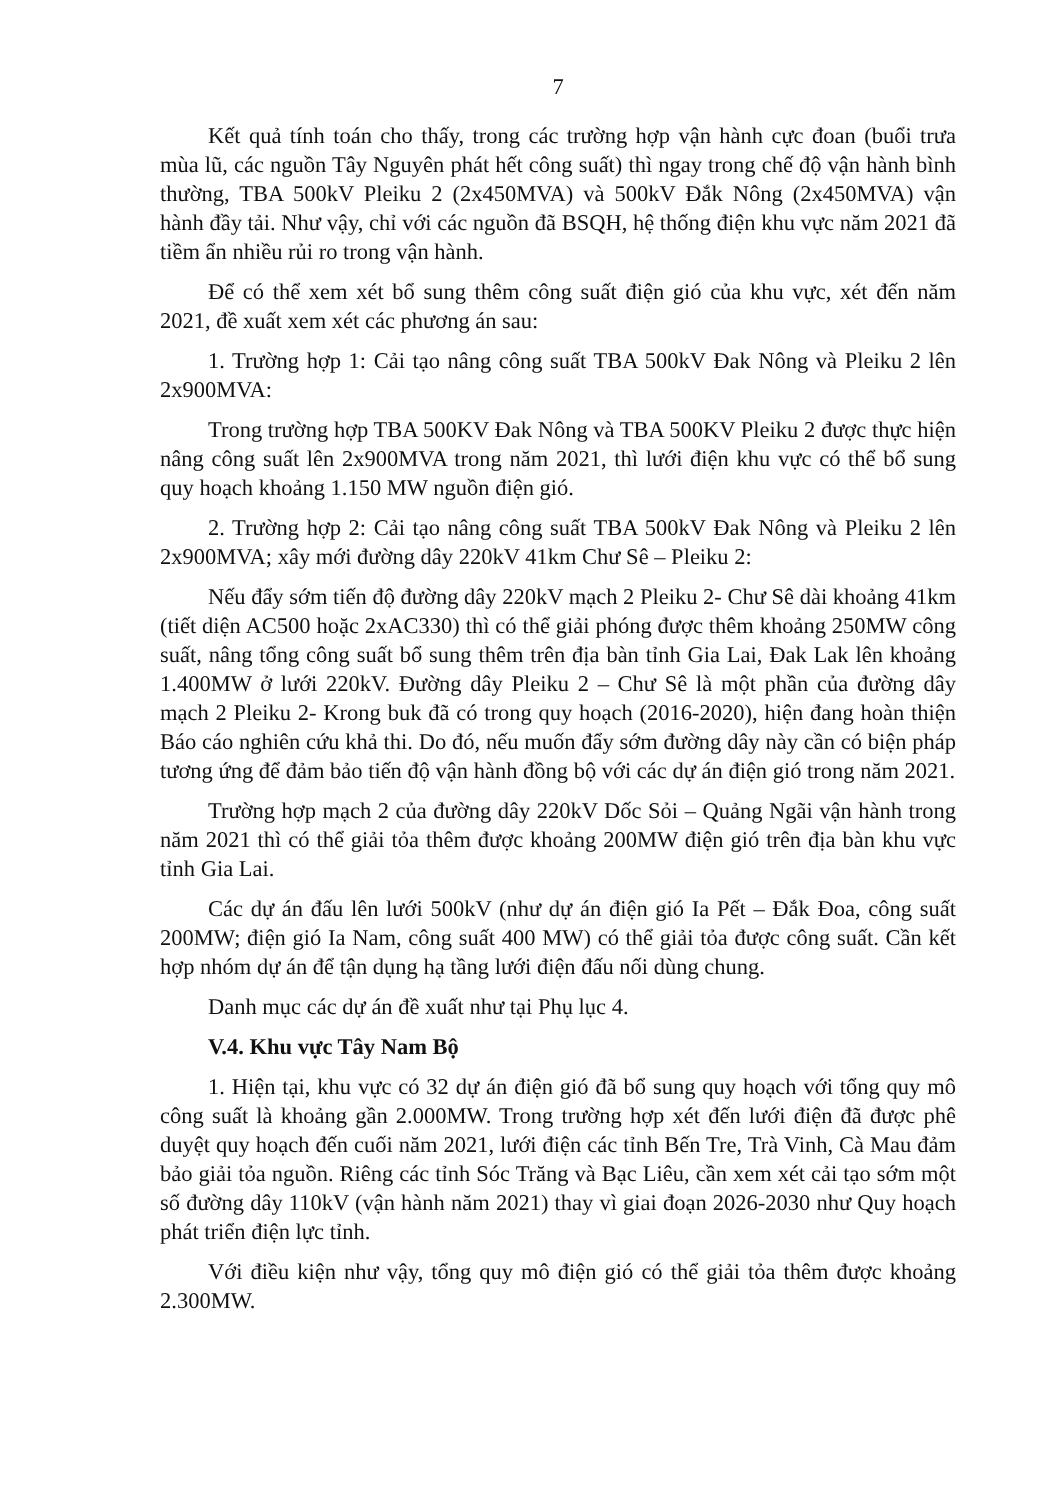7
Kết quả tính toán cho thấy, trong các trường hợp vận hành cực đoan (buổi trưa mùa lũ, các nguồn Tây Nguyên phát hết công suất) thì ngay trong chế độ vận hành bình thường, TBA 500kV Pleiku 2 (2x450MVA) và 500kV Đắk Nông (2x450MVA) vận hành đầy tải. Như vậy, chỉ với các nguồn đã BSQH, hệ thống điện khu vực năm 2021 đã tiềm ẩn nhiều rủi ro trong vận hành.
Để có thể xem xét bổ sung thêm công suất điện gió của khu vực, xét đến năm 2021, đề xuất xem xét các phương án sau:
1. Trường hợp 1: Cải tạo nâng công suất TBA 500kV Đak Nông và Pleiku 2 lên 2x900MVA:
Trong trường hợp TBA 500KV Đak Nông và TBA 500KV Pleiku 2 được thực hiện nâng công suất lên 2x900MVA trong năm 2021, thì lưới điện khu vực có thể bổ sung quy hoạch khoảng 1.150 MW nguồn điện gió.
2. Trường hợp 2: Cải tạo nâng công suất TBA 500kV Đak Nông và Pleiku 2 lên 2x900MVA; xây mới đường dây 220kV 41km Chư Sê – Pleiku 2:
Nếu đẩy sớm tiến độ đường dây 220kV mạch 2 Pleiku 2- Chư Sê dài khoảng 41km (tiết diện AC500 hoặc 2xAC330) thì có thể giải phóng được thêm khoảng 250MW công suất, nâng tổng công suất bổ sung thêm trên địa bàn tỉnh Gia Lai, Đak Lak lên khoảng 1.400MW ở lưới 220kV. Đường dây Pleiku 2 – Chư Sê là một phần của đường dây mạch 2 Pleiku 2- Krong buk đã có trong quy hoạch (2016-2020), hiện đang hoàn thiện Báo cáo nghiên cứu khả thi. Do đó, nếu muốn đẩy sớm đường dây này cần có biện pháp tương ứng để đảm bảo tiến độ vận hành đồng bộ với các dự án điện gió trong năm 2021.
Trường hợp mạch 2 của đường dây 220kV Dốc Sỏi – Quảng Ngãi vận hành trong năm 2021 thì có thể giải tỏa thêm được khoảng 200MW điện gió trên địa bàn khu vực tỉnh Gia Lai.
Các dự án đấu lên lưới 500kV (như dự án điện gió Ia Pết – Đắk Đoa, công suất 200MW; điện gió Ia Nam, công suất 400 MW) có thể giải tỏa được công suất. Cần kết hợp nhóm dự án để tận dụng hạ tầng lưới điện đấu nối dùng chung.
Danh mục các dự án đề xuất như tại Phụ lục 4.
V.4. Khu vực Tây Nam Bộ
1. Hiện tại, khu vực có 32 dự án điện gió đã bổ sung quy hoạch với tổng quy mô công suất là khoảng gần 2.000MW. Trong trường hợp xét đến lưới điện đã được phê duyệt quy hoạch đến cuối năm 2021, lưới điện các tỉnh Bến Tre, Trà Vinh, Cà Mau đảm bảo giải tỏa nguồn. Riêng các tỉnh Sóc Trăng và Bạc Liêu, cần xem xét cải tạo sớm một số đường dây 110kV (vận hành năm 2021) thay vì giai đoạn 2026-2030 như Quy hoạch phát triển điện lực tỉnh.
Với điều kiện như vậy, tổng quy mô điện gió có thể giải tỏa thêm được khoảng 2.300MW.